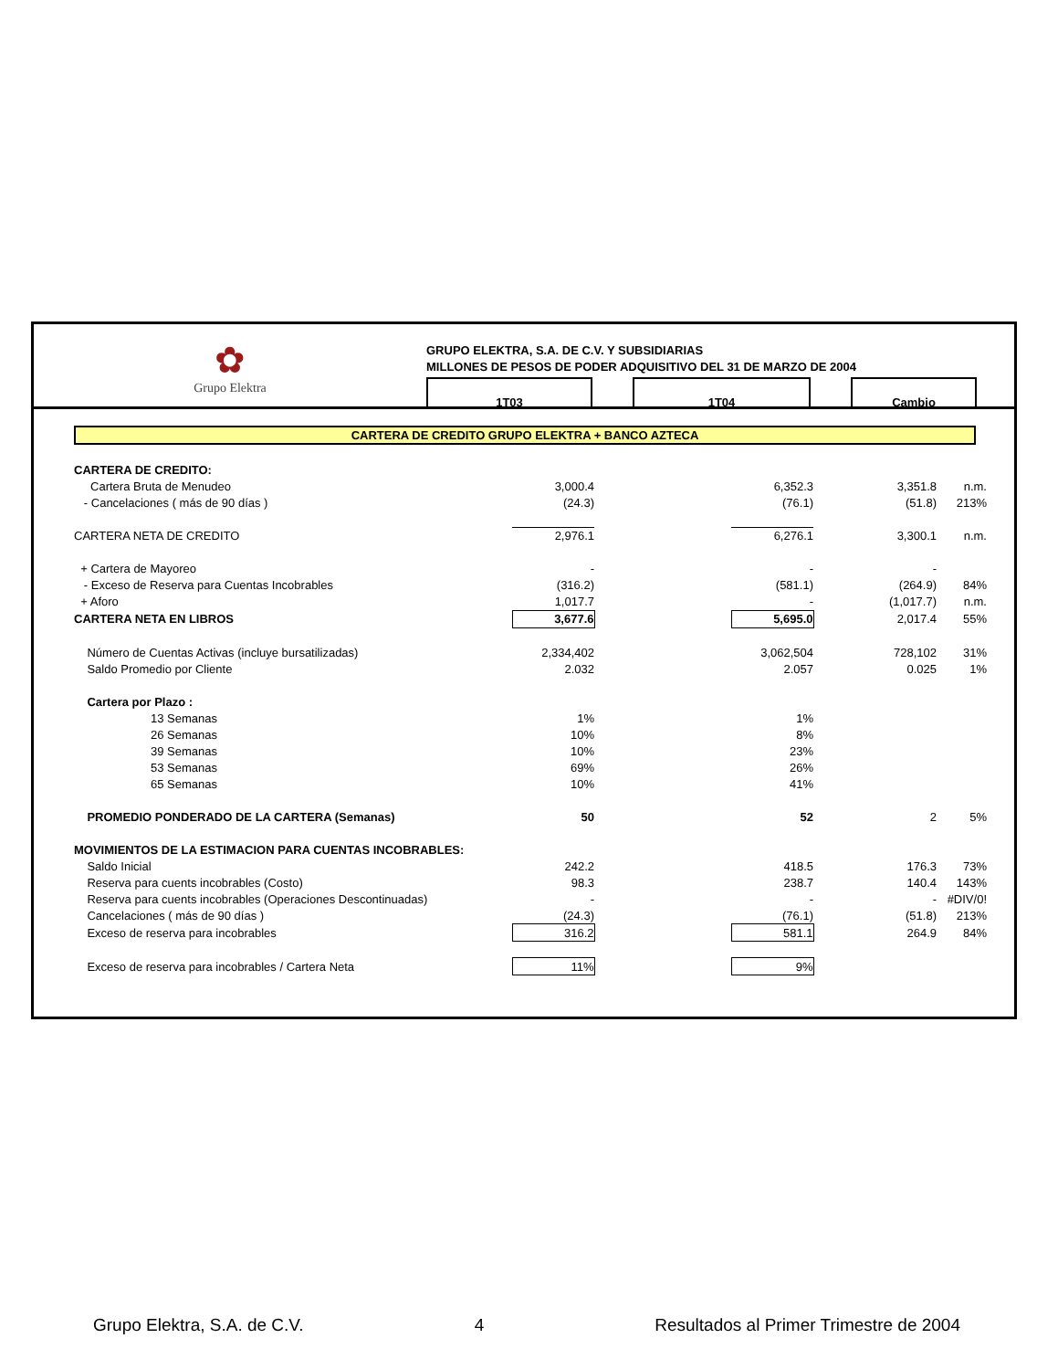✿
Grupo Elektra
GRUPO ELEKTRA, S.A. DE C.V. Y SUBSIDIARIAS
MILLONES DE PESOS DE PODER ADQUISITIVO DEL 31 DE MARZO DE 2004
1T03 1T04 Cambio
CARTERA DE CREDITO GRUPO ELEKTRA + BANCO AZTECA
| CARTERA DE CREDITO: | | | | | |
| Cartera Bruta de Menudeo | 3,000.4 | | 6,352.3 | 3,351.8 | n.m. |
| - Cancelaciones ( más de 90 días ) | (24.3) | | (76.1) | (51.8) | 213% |
| CARTERA NETA DE CREDITO | 2,976.1 | | 6,276.1 | 3,300.1 | n.m. |
| + Cartera de Mayoreo | - | | - | - | |
| - Exceso de Reserva para Cuentas Incobrables | (316.2) | | (581.1) | (264.9) | 84% |
| + Aforo | 1,017.7 | | - | (1,017.7) | n.m. |
| CARTERA NETA EN LIBROS | 3,677.6 | | 5,695.0 | 2,017.4 | 55% |
| Número de Cuentas Activas (incluye bursatilizadas) | 2,334,402 | | 3,062,504 | 728,102 | 31% |
| Saldo Promedio por Cliente | 2.032 | | 2.057 | 0.025 | 1% |
| Cartera por Plazo : | | | | | |
| 13 Semanas | 1% | | 1% | | |
| 26 Semanas | 10% | | 8% | | |
| 39 Semanas | 10% | | 23% | | |
| 53 Semanas | 69% | | 26% | | |
| 65 Semanas | 10% | | 41% | | |
| PROMEDIO PONDERADO DE LA CARTERA (Semanas) | 50 | | 52 | 2 | 5% |
| MOVIMIENTOS DE LA ESTIMACION PARA CUENTAS INCOBRABLES: | | | | | |
| Saldo Inicial | 242.2 | | 418.5 | 176.3 | 73% |
| Reserva para cuents incobrables (Costo) | 98.3 | | 238.7 | 140.4 | 143% |
| Reserva para cuents incobrables (Operaciones Descontinuadas) | - | | - | - | #DIV/0! |
| Cancelaciones ( más de 90 días ) | (24.3) | | (76.1) | (51.8) | 213% |
| Exceso de reserva para incobrables | 316.2 | | 581.1 | 264.9 | 84% |
| Exceso de reserva para incobrables / Cartera Neta | 11% | | 9% | | |
Grupo Elektra, S.A. de C.V. 4 Resultados al Primer Trimestre de 2004